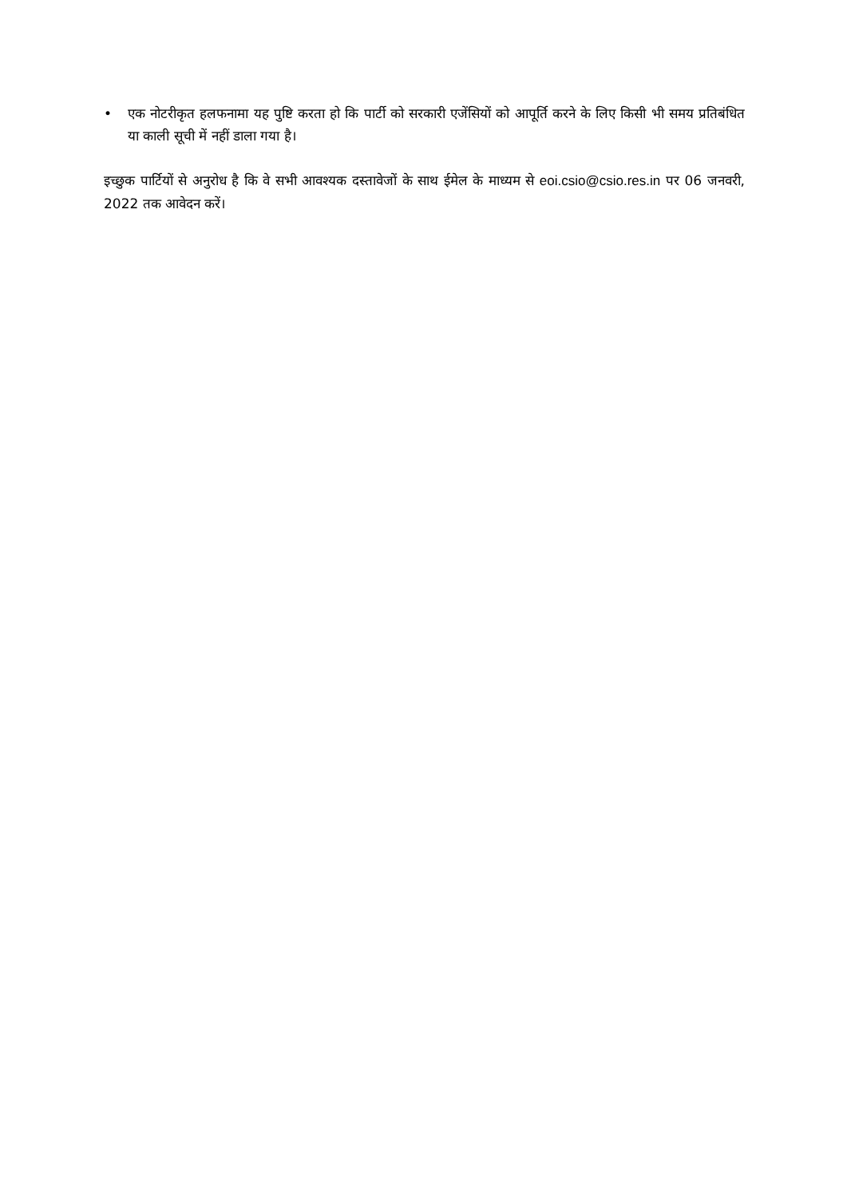• एक नोटरीकृत हलफनामा यह पुष्टि करता हो कि पार्टी को सरकारी एजेंसियों को आपूर्ति करने के लिए किसी भी समय प्रतिबंधित या काली सूची में नहीं डाला गया है।
इच्छुक पार्टियों से अनुरोध है कि वे सभी आवश्यक दस्तावेजों के साथ ईमेल के माध्यम से eoi.csio@csio.res.in पर 06 जनवरी, 2022 तक आवेदन करें।